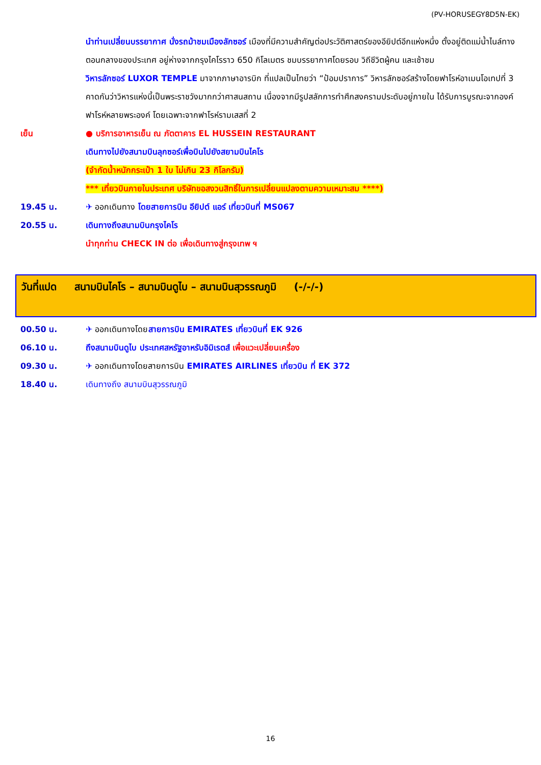(PV-HORUSEGY8D5N-EK)
นำท่านเปลี่ยนบรรยากาศ นั่งรถม้าชมเมืองลักซอร์ เมืองที่มีความสำคัญต่อประวัติศาสตร์ของอียิปต์อีกแห่งหนึ่ง ตั้งอยู่ติดแม่น้ำไนล์ทางตอนกลางของประเทศ อยู่ห่างจากกรุงไคโรราว 650 กิโลเมตร ชมบรรยากาศโดยรอบ วิถีชีวิตผู้คน และเช้าชม
วิหารลักซอร์ LUXOR TEMPLE มาจากภาษาอารบิก ที่แปลเป็นไทยว่า “ป้อมปราการ” วิหารลักซอร์สร้างโดยฟาโรห์อาเมนโอเทปที่ 3 คาดกันว่าวิหารแห่งนี้เป็นพระราชวังมากกว่าศาสนสถาน เนื่องจากมีรูปสลักการทำศึกสงครามประดับอยู่ภายใน ได้รับการบูรณะจากองค์ฟาโรห์หลายพระองค์ โดยเฉพาะจากฟาโรห์รามเสสที่ 2
เย็น ● บริการอาหารเย็น ณ ภัตตาคาร EL HUSSEIN RESTAURANT
เดินทางไปยังสนามบินลุกซอร์เพื่อบินไปยังสยามบินไคโร
(จำกัดน้ำหนักกระเป๋า 1 ใบ ไม่เกิน 23 กิโลกรัม)
*** เที่ยวบินภายในประเทศ บริษัทขอสงวนสิทธิ์ในการเปลี่ยนแปลงตามความเหมาะสม ****)
19.45 น. ✈ ออกเดินทาง โดยสายการบิน อียิปต์ แอร์ เที่ยวบินที่ MS067
20.55 น. เดินทางถึงสนามบินกรุงไคโร
นำทุกท่าน CHECK IN ต่อ เพื่อเดินทางสู่กรุงเทพ ฯ
วันที่แปด สนามบินไคโร – สนามบินดูไบ – สนามบินสุวรรณภูมิ (-/-/-)
00.50 น. ✈ ออกเดินทางโดยสายการบิน EMIRATES เที่ยวบินที่ EK 926
06.10 น. ถึงสนามบินดูไบ ประเทศสหรัฐอาหรับอิมิเรตส์ เพื่อแวะเปลี่ยนเครื่อง
09.30 น. ✈ ออกเดินทางโดยสายการบิน EMIRATES AIRLINES เที่ยวบิน ที่ EK 372
18.40 น. เดินทางถึง สนามบินสุวรรณภูมิ
16